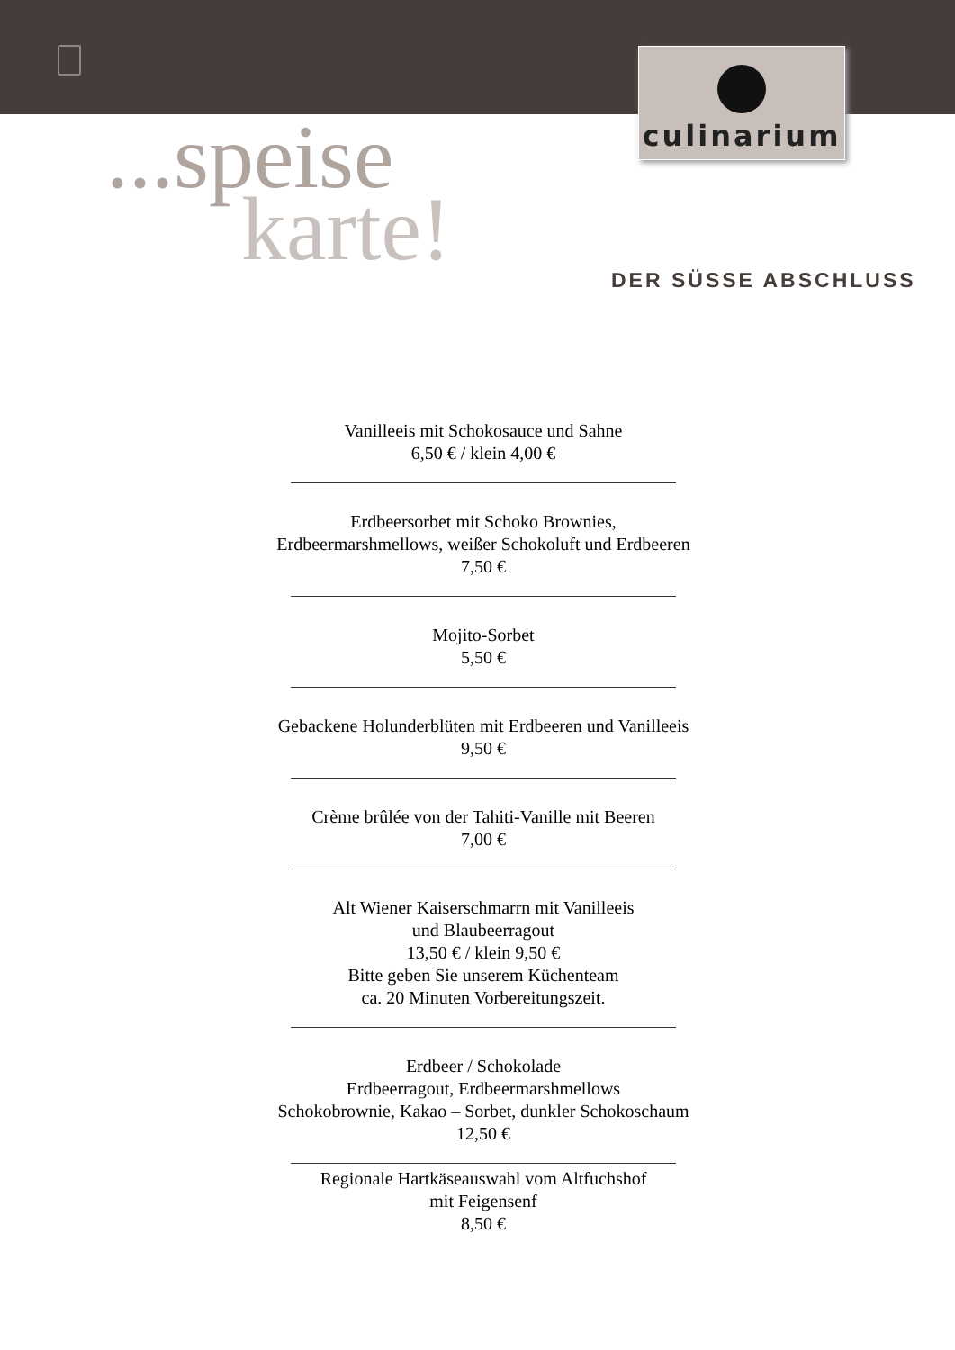culinarium
...speise
karte!
DER SÜSSE ABSCHLUSS
Vanilleeis mit Schokosauce und Sahne
6,50 € / klein 4,00 €
Erdbeersorbet mit Schoko Brownies,
Erdbeermarshmellows, weißer Schokoluft und Erdbeeren
7,50 €
Mojito-Sorbet
5,50 €
Gebackene Holunderblüten mit Erdbeeren und Vanilleeis
9,50 €
Crème brûlée von der Tahiti-Vanille mit Beeren
7,00 €
Alt Wiener Kaiserschmarrn mit Vanilleeis
und Blaubeerragout
13,50 € / klein 9,50 €
Bitte geben Sie unserem Küchenteam
ca. 20 Minuten Vorbereitungszeit.
Erdbeer / Schokolade
Erdbeerragout, Erdbeermarshmellows
Schokobrownie, Kakao – Sorbet, dunkler Schokoschaum
12,50 €
Regionale Hartkäseauswahl vom Altfuchshof
mit Feigensenf
8,50 €